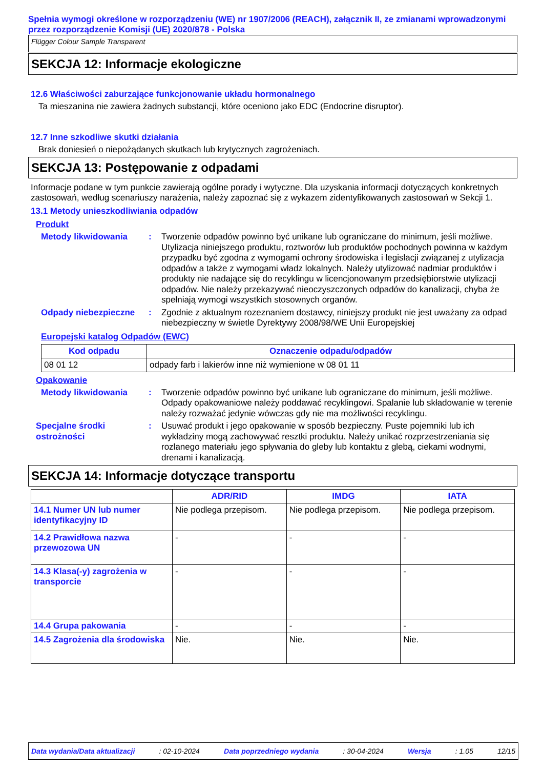Spełnia wymogi określone w rozporządzeniu (WE) nr 1907/2006 (REACH), załącznik II, ze zmianami wprowadzonymi przez rozporządzenie Komisji (UE) 2020/878 - Polska
Flügger Colour Sample Transparent
SEKCJA 12: Informacje ekologiczne
12.6 Właściwości zaburzające funkcjonowanie układu hormonalnego
Ta mieszanina nie zawiera żadnych substancji, które oceniono jako EDC (Endocrine disruptor).
12.7 Inne szkodliwe skutki działania
Brak doniesień o niepożądanych skutkach lub krytycznych zagrożeniach.
SEKCJA 13: Postępowanie z odpadami
Informacje podane w tym punkcie zawierają ogólne porady i wytyczne. Dla uzyskania informacji dotyczących konkretnych zastosowań, według scenariuszy narażenia, należy zapoznać się z wykazem zidentyfikowanych zastosowań w Sekcji 1.
13.1 Metody unieszkodliwiania odpadów
Produkt
Metody likwidowania : Tworzenie odpadów powinno być unikane lub ograniczane do minimum, jeśli możliwe. Utylizacja niniejszego produktu, roztworów lub produktów pochodnych powinna w każdym przypadku być zgodna z wymogami ochrony środowiska i legislacji związanej z utylizacja odpadów a także z wymogami władz lokalnych. Należy utylizować nadmiar produktów i produkty nie nadające się do recyklingu w licencjonowanym przedsiębiorstwie utylizacji odpadów. Nie należy przekazywać nieoczyszczonych odpadów do kanalizacji, chyba że spełniają wymogi wszystkich stosownych organów.
Odpady niebezpieczne : Zgodnie z aktualnym rozeznaniem dostawcy, niniejszy produkt nie jest uważany za odpad niebezpieczny w świetle Dyrektywy 2008/98/WE Unii Europejskiej
Europejski katalog Odpadów (EWC)
| Kod odpadu | Oznaczenie odpadu/odpadów |
| --- | --- |
| 08 01 12 | odpady farb i lakierów inne niż wymienione w 08 01 11 |
Opakowanie
Metody likwidowania : Tworzenie odpadów powinno być unikane lub ograniczane do minimum, jeśli możliwe. Odpady opakowaniowe należy poddawać recyklingowi. Spalanie lub składowanie w terenie należy rozważać jedynie wówczas gdy nie ma możliwości recyklingu.
Specjalne środki ostrożności
: Usuwać produkt i jego opakowanie w sposób bezpieczny. Puste pojemniki lub ich wykładziny mogą zachowywać resztki produktu. Należy unikać rozprzestrzeniania się rozlanego materiału jego spływania do gleby lub kontaktu z glebą, ciekami wodnymi, drenami i kanalizacją.
SEKCJA 14: Informacje dotyczące transportu
| | ADR/RID | IMDG | IATA |
| --- | --- | --- | --- |
| 14.1 Numer UN lub numer identyfikacyjny ID | Nie podlega przepisom. | Nie podlega przepisom. | Nie podlega przepisom. |
| 14.2 Prawidłowa nazwa przewozowa UN | - | - | - |
| 14.3 Klasa(-y) zagrożenia w transporcie | - | - | - |
| 14.4 Grupa pakowania | - | - | - |
| 14.5 Zagrożenia dla środowiska | Nie. | Nie. | Nie. |
Data wydania/Data aktualizacji: 02-10-2024 Data poprzedniego wydania: 30-04-2024 Wersja: 1.05 12/15